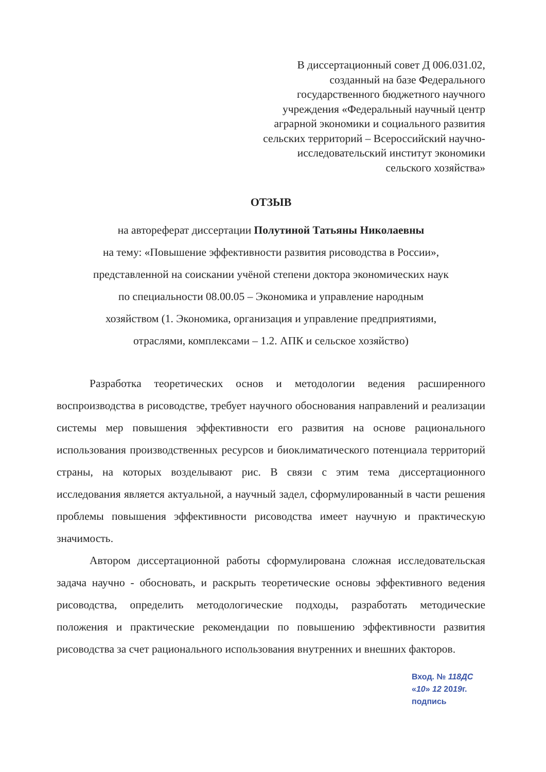В диссертационный совет Д 006.031.02,
созданный на базе Федерального
государственного бюджетного научного
учреждения «Федеральный научный центр
аграрной экономики и социального развития
сельских территорий – Всероссийский научно-
исследовательский институт экономики
сельского хозяйства»
ОТЗЫВ
на автореферат диссертации Полутиной Татьяны Николаевны
на тему: «Повышение эффективности развития рисоводства в России»,
представленной на соискании учёной степени доктора экономических наук
по специальности 08.00.05 – Экономика и управление народным
хозяйством (1. Экономика, организация и управление предприятиями,
отраслями, комплексами – 1.2. АПК и сельское хозяйство)
Разработка теоретических основ и методологии ведения расширенного воспроизводства в рисоводстве, требует научного обоснования направлений и реализации системы мер повышения эффективности его развития на основе рационального использования производственных ресурсов и биоклиматического потенциала территорий страны, на которых возделывают рис. В связи с этим тема диссертационного исследования является актуальной, а научный задел, сформулированный в части решения проблемы повышения эффективности рисоводства имеет научную и практическую значимость.
Автором диссертационной работы сформулирована сложная исследовательская задача научно - обосновать, и раскрыть теоретические основы эффективного ведения рисоводства, определить методологические подходы, разработать методические положения и практические рекомендации по повышению эффективности развития рисоводства за счет рационального использования внутренних и внешних факторов.
Вход. № 118ДС
«10» 12 2019г.
подпись